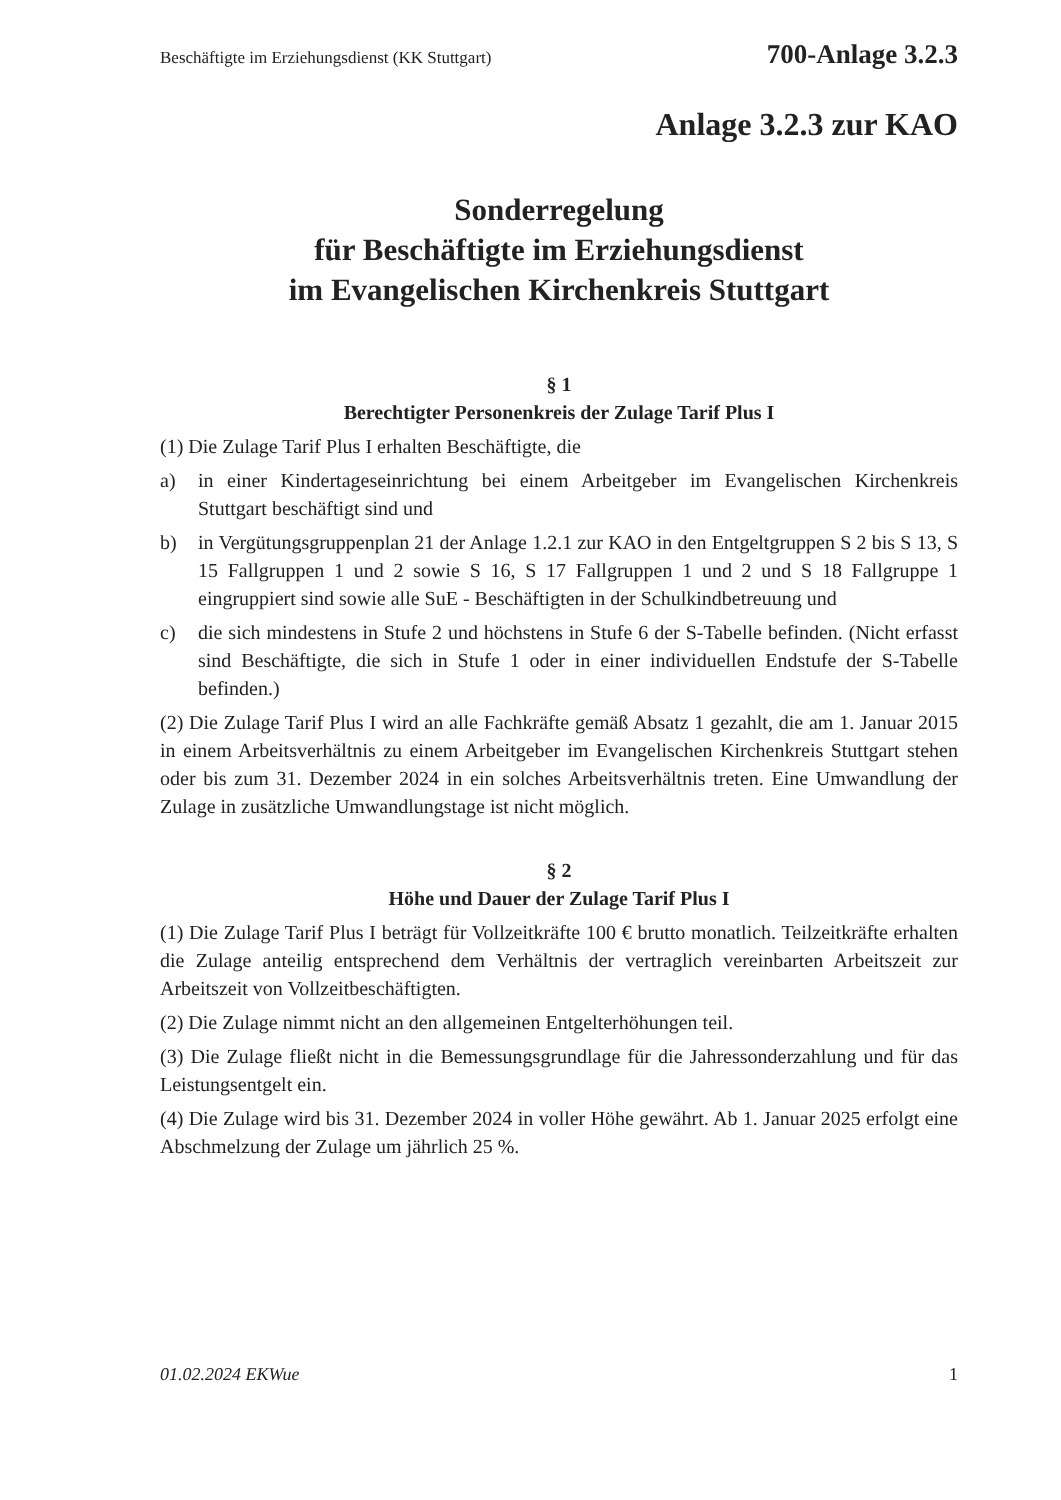Beschäftigte im Erziehungsdienst (KK Stuttgart) 700-Anlage 3.2.3
Anlage 3.2.3 zur KAO
Sonderregelung
für Beschäftigte im Erziehungsdienst
im Evangelischen Kirchenkreis Stuttgart
§ 1
Berechtigter Personenkreis der Zulage Tarif Plus I
(1) Die Zulage Tarif Plus I erhalten Beschäftigte, die
a) in einer Kindertageseinrichtung bei einem Arbeitgeber im Evangelischen Kirchenkreis Stuttgart beschäftigt sind und
b) in Vergütungsgruppenplan 21 der Anlage 1.2.1 zur KAO in den Entgeltgruppen S 2 bis S 13, S 15 Fallgruppen 1 und 2 sowie S 16, S 17 Fallgruppen 1 und 2 und S 18 Fallgruppe 1 eingruppiert sind sowie alle SuE - Beschäftigten in der Schulkindbetreuung und
c) die sich mindestens in Stufe 2 und höchstens in Stufe 6 der S-Tabelle befinden. (Nicht erfasst sind Beschäftigte, die sich in Stufe 1 oder in einer individuellen Endstufe der S-Tabelle befinden.)
(2) Die Zulage Tarif Plus I wird an alle Fachkräfte gemäß Absatz 1 gezahlt, die am 1. Januar 2015 in einem Arbeitsverhältnis zu einem Arbeitgeber im Evangelischen Kirchenkreis Stuttgart stehen oder bis zum 31. Dezember 2024 in ein solches Arbeitsverhältnis treten. Eine Umwandlung der Zulage in zusätzliche Umwandlungstage ist nicht möglich.
§ 2
Höhe und Dauer der Zulage Tarif Plus I
(1) Die Zulage Tarif Plus I beträgt für Vollzeitkräfte 100 € brutto monatlich. Teilzeitkräfte erhalten die Zulage anteilig entsprechend dem Verhältnis der vertraglich vereinbarten Arbeitszeit zur Arbeitszeit von Vollzeitbeschäftigten.
(2) Die Zulage nimmt nicht an den allgemeinen Entgelterhöhungen teil.
(3) Die Zulage fließt nicht in die Bemessungsgrundlage für die Jahressonderzahlung und für das Leistungsentgelt ein.
(4) Die Zulage wird bis 31. Dezember 2024 in voller Höhe gewährt. Ab 1. Januar 2025 erfolgt eine Abschmelzung der Zulage um jährlich 25 %.
01.02.2024 EKWue 1